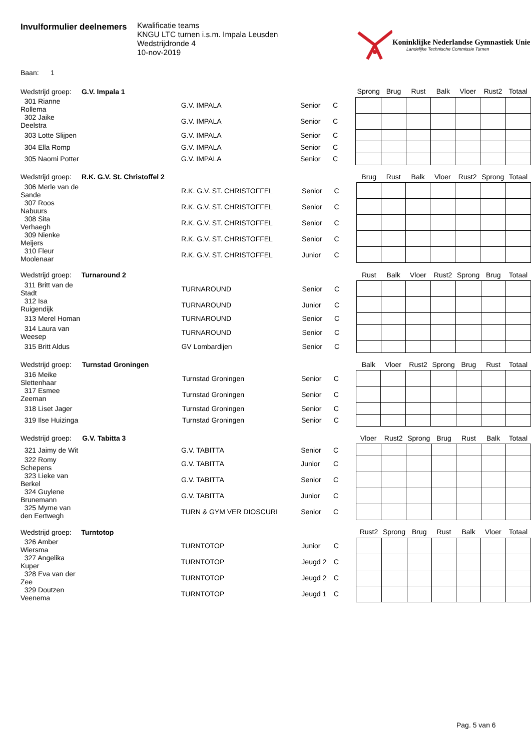Invulformulier deelnemers
Kwalificatie teams
KNGU LTC turnen i.s.m. Impala Leusden
Wedstrijdronde 4
10-nov-2019
Koninklijke Nederlandse Gymnastiek Unie
Landelijke Technische Commissie Turnen
Baan: 1
| Wedstrijd groep: | G.V. Impala 1 | | | | Sprong | Brug | Rust | Balk | Vloer | Rust2 | Totaal |
| --- | --- | --- | --- | --- | --- | --- | --- | --- | --- | --- | --- |
| 301 Rianne Rollema | | G.V. IMPALA | Senior | C | | | | | | | |
| 302 Jaike Deelstra | | G.V. IMPALA | Senior | C | | | | | | | |
| 303 Lotte Slijpen | | G.V. IMPALA | Senior | C | | | | | | | |
| 304 Ella Romp | | G.V. IMPALA | Senior | C | | | | | | | |
| 305 Naomi Potter | | G.V. IMPALA | Senior | C | | | | | | | |
| Wedstrijd groep: | R.K. G.V. St. Christoffel 2 | | | | Brug | Rust | Balk | Vloer | Rust2 | Sprong | Totaal |
| --- | --- | --- | --- | --- | --- | --- | --- | --- | --- | --- | --- |
| 306 Merle van de Sande | | R.K. G.V. ST. CHRISTOFFEL | Senior | C | | | | | | | |
| 307 Roos Nabuurs | | R.K. G.V. ST. CHRISTOFFEL | Senior | C | | | | | | | |
| 308 Sita Verhaegh | | R.K. G.V. ST. CHRISTOFFEL | Senior | C | | | | | | | |
| 309 Nienke Meijers | | R.K. G.V. ST. CHRISTOFFEL | Senior | C | | | | | | | |
| 310 Fleur Moolenaar | | R.K. G.V. ST. CHRISTOFFEL | Junior | C | | | | | | | |
| Wedstrijd groep: | Turnaround 2 | | | | Rust | Balk | Vloer | Rust2 | Sprong | Brug | Totaal |
| --- | --- | --- | --- | --- | --- | --- | --- | --- | --- | --- | --- |
| 311 Britt van de Stadt | | TURNAROUND | Senior | C | | | | | | | |
| 312 Isa Ruigendijk | | TURNAROUND | Junior | C | | | | | | | |
| 313 Merel Homan | | TURNAROUND | Senior | C | | | | | | | |
| 314 Laura van Weesep | | TURNAROUND | Senior | C | | | | | | | |
| 315 Britt Aldus | | GV Lombardijen | Senior | C | | | | | | | |
| Wedstrijd groep: | Turnstad Groningen | | | | Balk | Vloer | Rust2 | Sprong | Brug | Rust | Totaal |
| --- | --- | --- | --- | --- | --- | --- | --- | --- | --- | --- | --- |
| 316 Meike Slettenhaar | | Turnstad Groningen | Senior | C | | | | | | | |
| 317 Esmee Zeeman | | Turnstad Groningen | Senior | C | | | | | | | |
| 318 Liset Jager | | Turnstad Groningen | Senior | C | | | | | | | |
| 319 Ilse Huizinga | | Turnstad Groningen | Senior | C | | | | | | | |
| Wedstrijd groep: | G.V. Tabitta 3 | | | | Vloer | Rust2 | Sprong | Brug | Rust | Balk | Totaal |
| --- | --- | --- | --- | --- | --- | --- | --- | --- | --- | --- | --- |
| 321 Jaimy de Wit | | G.V. TABITTA | Senior | C | | | | | | | |
| 322 Romy Schepens | | G.V. TABITTA | Junior | C | | | | | | | |
| 323 Lieke van Berkel | | G.V. TABITTA | Senior | C | | | | | | | |
| 324 Guylene Brunemann | | G.V. TABITTA | Junior | C | | | | | | | |
| 325 Myrne van den Eertwegh | | TURN & GYM VER DIOSCURI | Senior | C | | | | | | | |
| Wedstrijd groep: | Turntotop | | | | Rust2 | Sprong | Brug | Rust | Balk | Vloer | Totaal |
| --- | --- | --- | --- | --- | --- | --- | --- | --- | --- | --- | --- |
| 326 Amber Wiersma | | TURNTOTOP | Junior | C | | | | | | | |
| 327 Angelika Kuper | | TURNTOTOP | Jeugd 2 | C | | | | | | | |
| 328 Eva van der Zee | | TURNTOTOP | Jeugd 2 | C | | | | | | | |
| 329 Doutzen Veenema | | TURNTOTOP | Jeugd 1 | C | | | | | | | |
Pag. 5 van 6